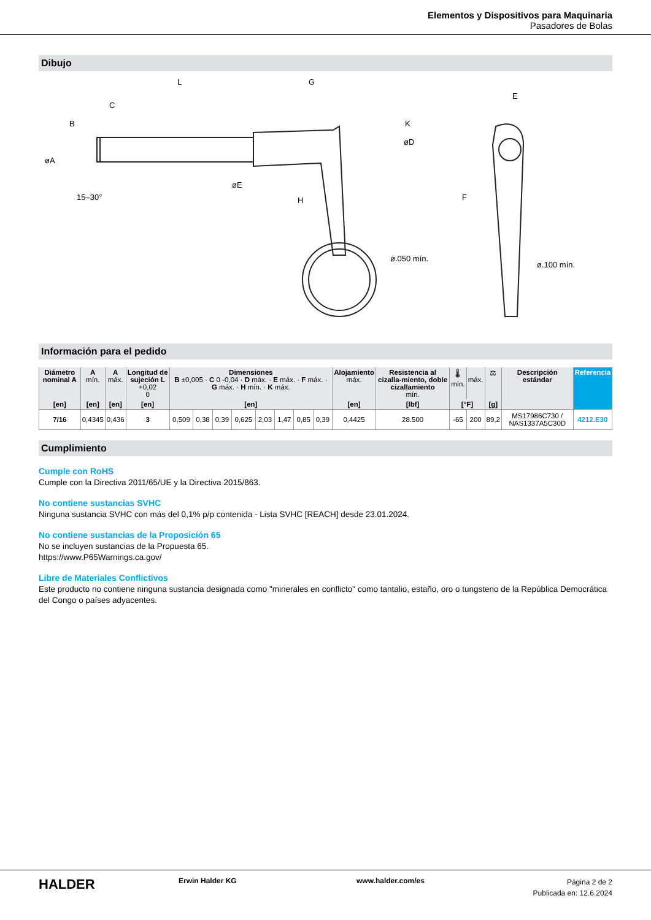Elementos y Dispositivos para Maquinaria
Pasadores de Bolas
Dibujo
L
G
C
H
15–30°
ø.050 mín.
E
F
ø.100 mín.
øA
B
øE
K
øD
Información para el pedido
| Diámetro nominal A | A mín. | A máx. | Longitud de sujeción L +0,02 0 | Dimensiones B ±0,005 · C 0 -0,04 · D máx. · E máx. · F máx. · G máx. · H mín. · K máx. | | | | | | | | Alojamiento máx. | Resistencia al cizalla-miento, doble cizallamiento mín. | 🌡 mín. | máx. | ⚖ | Descripción estándar | Referencia |
| --- | --- | --- | --- | --- | --- | --- | --- | --- | --- | --- | --- | --- | --- | --- | --- | --- | --- | --- |
| [en] | [en] | [en] | [en] | [en] | | | | | | | | [en] | [lbf] | [°F] | | [g] | | |
| 7/16 | 0,4345 | 0,436 | 3 | 0,509 | 0,38 | 0,39 | 0,625 | 2,03 | 1,47 | 0,85 | 0,39 | 0,4425 | 28.500 | -65 | 200 | 89,2 | MS17986C730 / NAS1337A5C30D | 4212.E30 |
Cumplimiento
Cumple con RoHS
Cumple con la Directiva 2011/65/UE y la Directiva 2015/863.
No contiene sustancias SVHC
Ninguna sustancia SVHC con más del 0,1% p/p contenida - Lista SVHC [REACH] desde 23.01.2024.
No contiene sustancias de la Proposición 65
No se incluyen sustancias de la Propuesta 65.
https://www.P65Warnings.ca.gov/
Libre de Materiales Conflictivos
Este producto no contiene ninguna sustancia designada como "minerales en conflicto" como tantalio, estaño, oro o tungsteno de la República Democrática del Congo o países adyacentes.
HALDER
Erwin Halder KG www.halder.com/es
Página 2 de 2
Publicada en: 12.6.2024